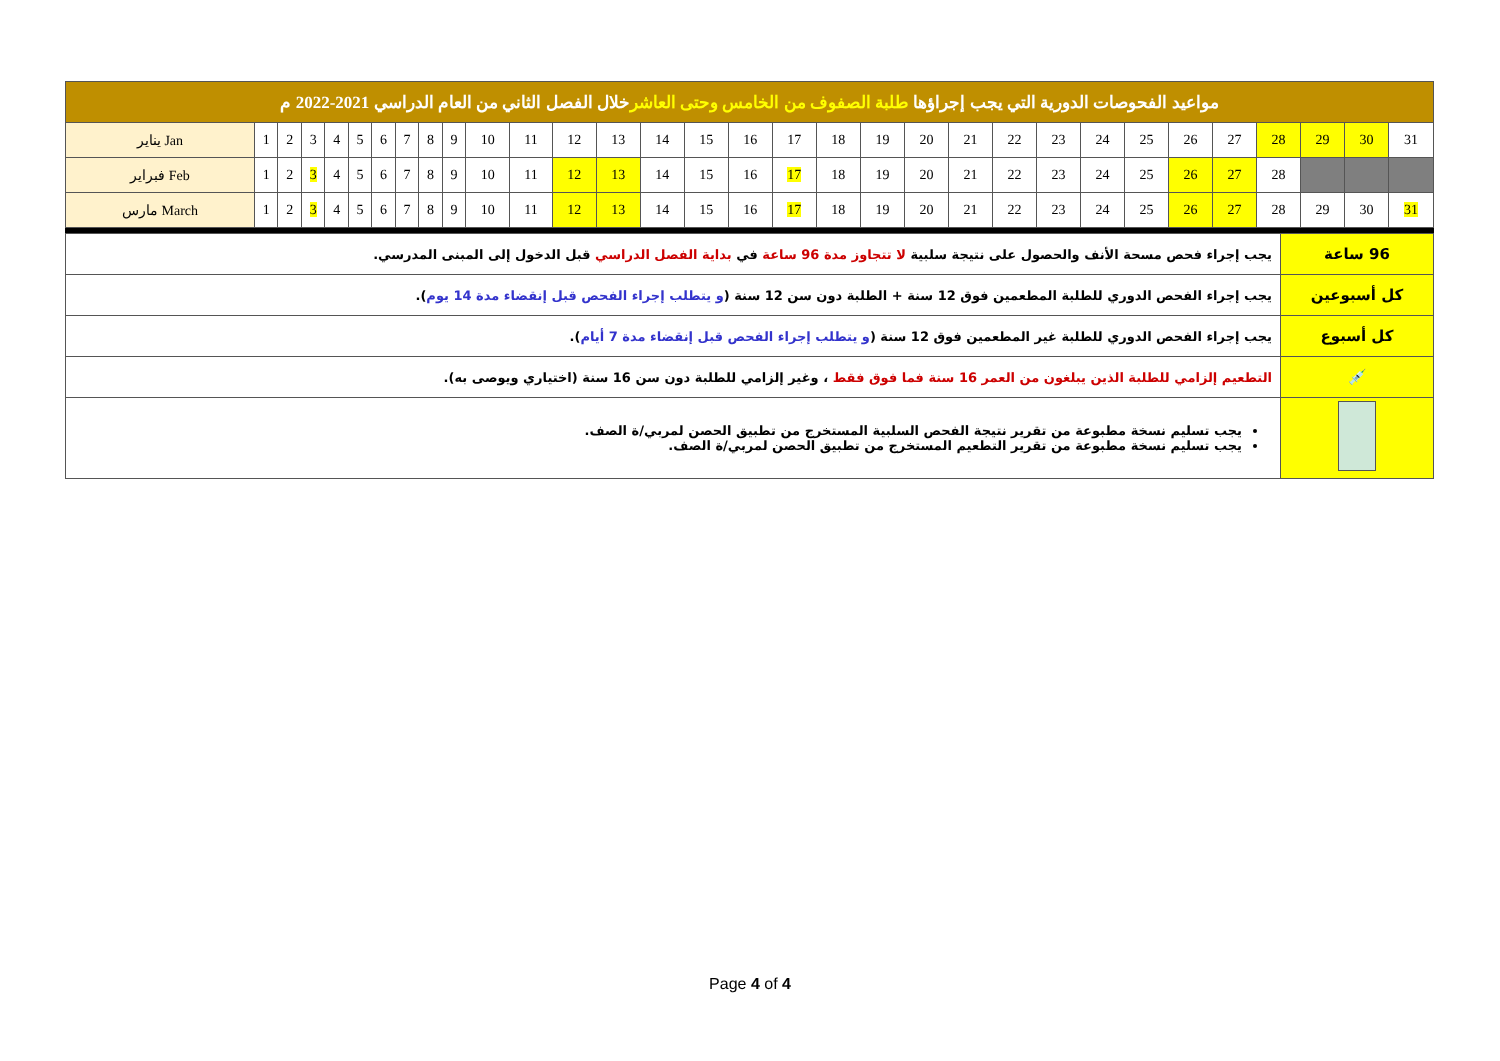| مواعيد الفحوصات الدورية التي يجب إجراؤها طلبة الصفوف من الخامس وحتى العاشر خلال الفصل الثاني من العام الدراسي 2021-2022 م | | | | | | | | | | | | | | | | | | | | | | | | | | | | | | | |
| يناير Jan | 1 | 2 | 3 | 4 | 5 | 6 | 7 | 8 | 9 | 10 | 11 | 12 | 13 | 14 | 15 | 16 | 17 | 18 | 19 | 20 | 21 | 22 | 23 | 24 | 25 | 26 | 27 | 28 | 29 | 30 | 31 |
| فبراير Feb | 1 | 2 | 3 | 4 | 5 | 6 | 7 | 8 | 9 | 10 | 11 | 12 | 13 | 14 | 15 | 16 | 17 | 18 | 19 | 20 | 21 | 22 | 23 | 24 | 25 | 26 | 27 | 28 | | | |
| مارس March | 1 | 2 | 3 | 4 | 5 | 6 | 7 | 8 | 9 | 10 | 11 | 12 | 13 | 14 | 15 | 16 | 17 | 18 | 19 | 20 | 21 | 22 | 23 | 24 | 25 | 26 | 27 | 28 | 29 | 30 | 31 |
| 96 ساعة | يجب إجراء فحص مسحة الأنف والحصول على نتيجة سلبية لا تتجاوز مدة 96 ساعة في بداية الفصل الدراسي قبل الدخول إلى المبنى المدرسي. |
| كل أسبوعين | يجب إجراء الفحص الدوري للطلبة المطعمين فوق 12 سنة + الطلبة دون سن 12 سنة ( و يتطلب إجراء الفحص قبل إنقضاء مدة 14 يوم ). |
| كل أسبوع | يجب إجراء الفحص الدوري للطلبة غير المطعمين فوق 12 سنة ( و يتطلب إجراء الفحص قبل إنقضاء مدة 7 أيام ). |
| 💉 | التطعيم إلزامي للطلبة الذين يبلغون من العمر 16 سنة فما فوق فقط ، وغير إلزامي للطلبة دون سن 16 سنة (اختياري ويوصى به). |
| | يجب تسليم نسخة مطبوعة من تقرير نتيجة الفحص السلبية المستخرج من تطبيق الحصن لمربي/ة الصف. يجب تسليم نسخة مطبوعة من تقرير التطعيم المستخرج من تطبيق الحصن لمربي/ة الصف. |
Page 4 of 4